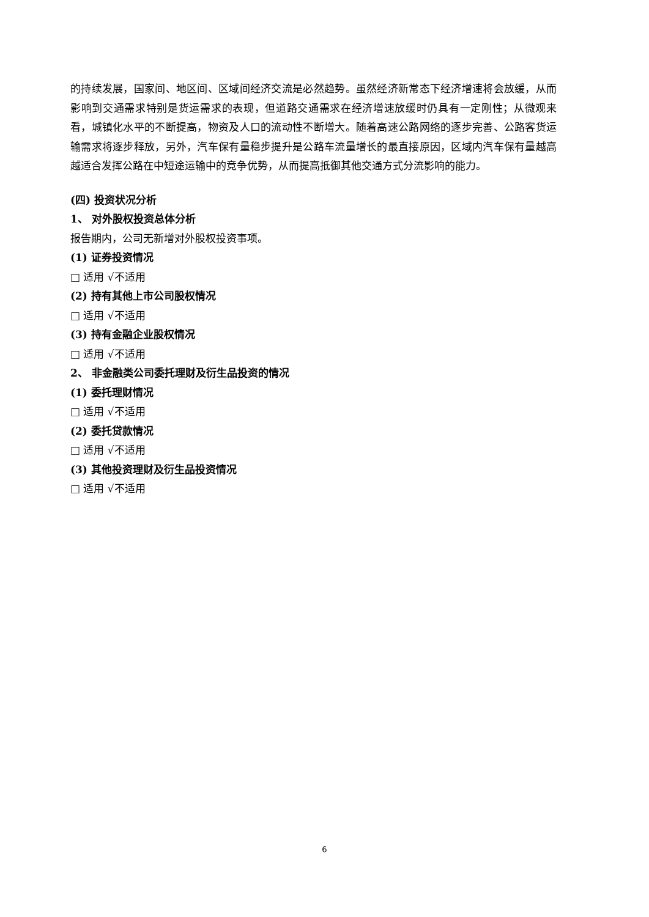的持续发展，国家间、地区间、区域间经济交流是必然趋势。虽然经济新常态下经济增速将会放缓，从而影响到交通需求特别是货运需求的表现，但道路交通需求在经济增速放缓时仍具有一定刚性；从微观来看，城镇化水平的不断提高，物资及人口的流动性不断增大。随着高速公路网络的逐步完善、公路客货运输需求将逐步释放，另外，汽车保有量稳步提升是公路车流量增长的最直接原因，区域内汽车保有量越高越适合发挥公路在中短途运输中的竞争优势，从而提高抵御其他交通方式分流影响的能力。
(四) 投资状况分析
1、 对外股权投资总体分析
报告期内，公司无新增对外股权投资事项。
(1) 证券投资情况
□ 适用 √不适用
(2) 持有其他上市公司股权情况
□ 适用 √不适用
(3) 持有金融企业股权情况
□ 适用 √不适用
2、 非金融类公司委托理财及衍生品投资的情况
(1) 委托理财情况
□ 适用 √不适用
(2) 委托贷款情况
□ 适用 √不适用
(3) 其他投资理财及衍生品投资情况
□ 适用 √不适用
6